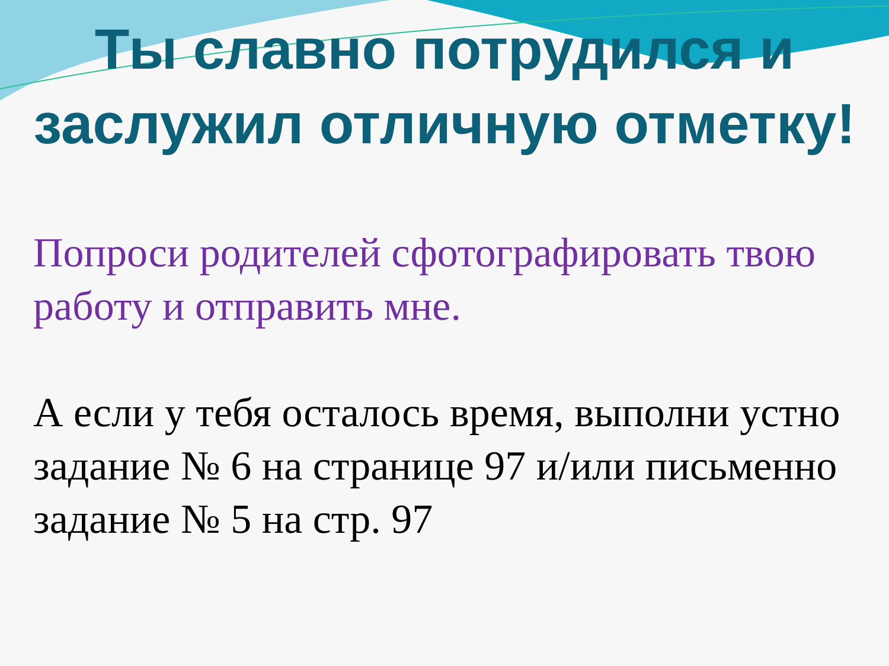Ты славно потрудился и заслужил отличную отметку!
Попроси родителей сфотографировать твою работу и отправить мне.
А если у тебя осталось время, выполни устно задание № 6 на странице 97 и/или письменно задание № 5 на стр. 97